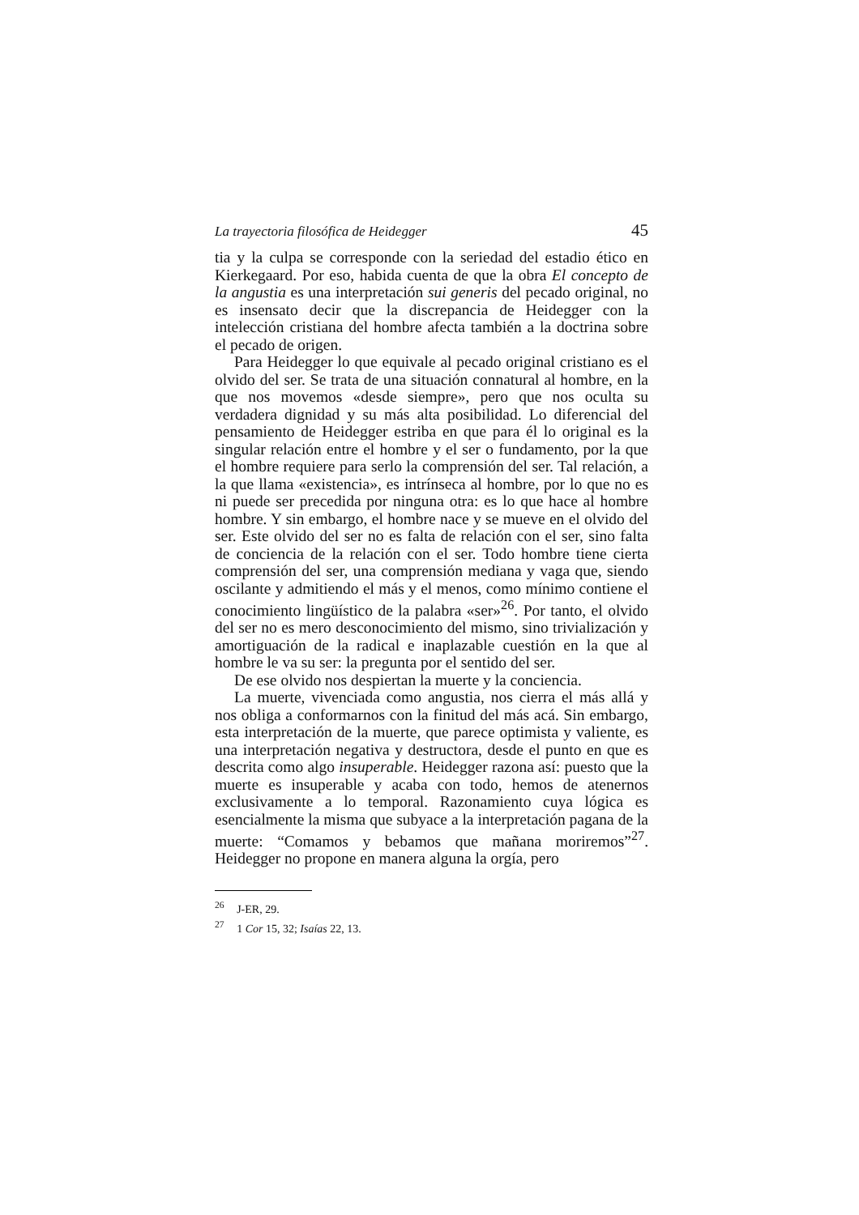La trayectoria filosófica de Heidegger 45
tia y la culpa se corresponde con la seriedad del estadio ético en Kierkegaard. Por eso, habida cuenta de que la obra El concepto de la angustia es una interpretación sui generis del pecado original, no es insensato decir que la discrepancia de Heidegger con la intelección cristiana del hombre afecta también a la doctrina sobre el pecado de origen.
Para Heidegger lo que equivale al pecado original cristiano es el olvido del ser. Se trata de una situación connatural al hombre, en la que nos movemos «desde siempre», pero que nos oculta su verdadera dignidad y su más alta posibilidad. Lo diferencial del pensamiento de Heidegger estriba en que para él lo original es la singular relación entre el hombre y el ser o fundamento, por la que el hombre requiere para serlo la comprensión del ser. Tal relación, a la que llama «existencia», es intrínseca al hombre, por lo que no es ni puede ser precedida por ninguna otra: es lo que hace al hombre hombre. Y sin embargo, el hombre nace y se mueve en el olvido del ser. Este olvido del ser no es falta de relación con el ser, sino falta de conciencia de la relación con el ser. Todo hombre tiene cierta comprensión del ser, una comprensión mediana y vaga que, siendo oscilante y admitiendo el más y el menos, como mínimo contiene el conocimiento lingüístico de la palabra «ser»<sup>26</sup>. Por tanto, el olvido del ser no es mero desconocimiento del mismo, sino trivialización y amortiguación de la radical e inaplazable cuestión en la que al hombre le va su ser: la pregunta por el sentido del ser.
De ese olvido nos despiertan la muerte y la conciencia.
La muerte, vivenciada como angustia, nos cierra el más allá y nos obliga a conformarnos con la finitud del más acá. Sin embargo, esta interpretación de la muerte, que parece optimista y valiente, es una interpretación negativa y destructora, desde el punto en que es descrita como algo insuperable. Heidegger razona así: puesto que la muerte es insuperable y acaba con todo, hemos de atenernos exclusivamente a lo temporal. Razonamiento cuya lógica es esencialmente la misma que subyace a la interpretación pagana de la muerte: “Comamos y bebamos que mañana moriremos”<sup>27</sup>. Heidegger no propone en manera alguna la orgía, pero
<sup>26</sup> J-ER, 29.
<sup>27</sup> 1 Cor 15, 32; Isaías 22, 13.